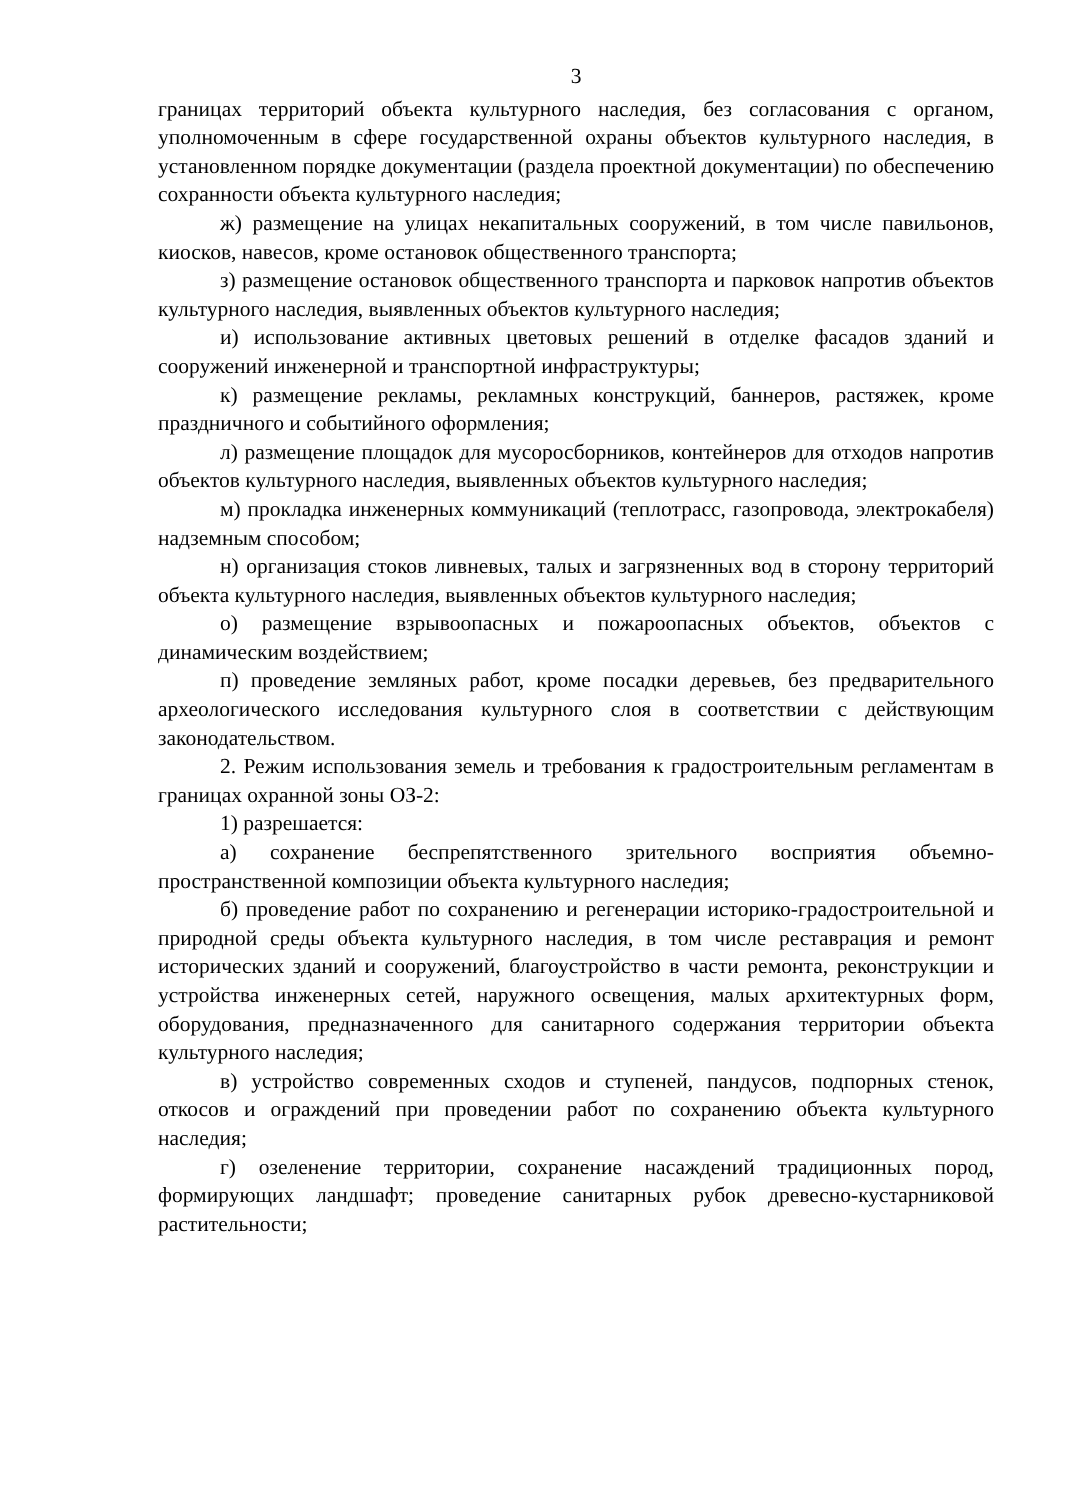3
границах территорий объекта культурного наследия, без согласования с органом, уполномоченным в сфере государственной охраны объектов культурного наследия, в установленном порядке документации (раздела проектной документации) по обеспечению сохранности объекта культурного наследия;
ж) размещение на улицах некапитальных сооружений, в том числе павильонов, киосков, навесов, кроме остановок общественного транспорта;
з) размещение остановок общественного транспорта и парковок напротив объектов культурного наследия, выявленных объектов культурного наследия;
и) использование активных цветовых решений в отделке фасадов зданий и сооружений инженерной и транспортной инфраструктуры;
к) размещение рекламы, рекламных конструкций, баннеров, растяжек, кроме праздничного и событийного оформления;
л) размещение площадок для мусоросборников, контейнеров для отходов напротив объектов культурного наследия, выявленных объектов культурного наследия;
м) прокладка инженерных коммуникаций (теплотрасс, газопровода, электрокабеля) надземным способом;
н) организация стоков ливневых, талых и загрязненных вод в сторону территорий объекта культурного наследия, выявленных объектов культурного наследия;
о) размещение взрывоопасных и пожароопасных объектов, объектов с динамическим воздействием;
п) проведение земляных работ, кроме посадки деревьев, без предварительного археологического исследования культурного слоя в соответствии с действующим законодательством.
2. Режим использования земель и требования к градостроительным регламентам в границах охранной зоны ОЗ-2:
1) разрешается:
а) сохранение беспрепятственного зрительного восприятия объемно-пространственной композиции объекта культурного наследия;
б) проведение работ по сохранению и регенерации историко-градостроительной и природной среды объекта культурного наследия, в том числе реставрация и ремонт исторических зданий и сооружений, благоустройство в части ремонта, реконструкции и устройства инженерных сетей, наружного освещения, малых архитектурных форм, оборудования, предназначенного для санитарного содержания территории объекта культурного наследия;
в) устройство современных сходов и ступеней, пандусов, подпорных стенок, откосов и ограждений при проведении работ по сохранению объекта культурного наследия;
г) озеленение территории, сохранение насаждений традиционных пород, формирующих ландшафт; проведение санитарных рубок древесно-кустарниковой растительности;